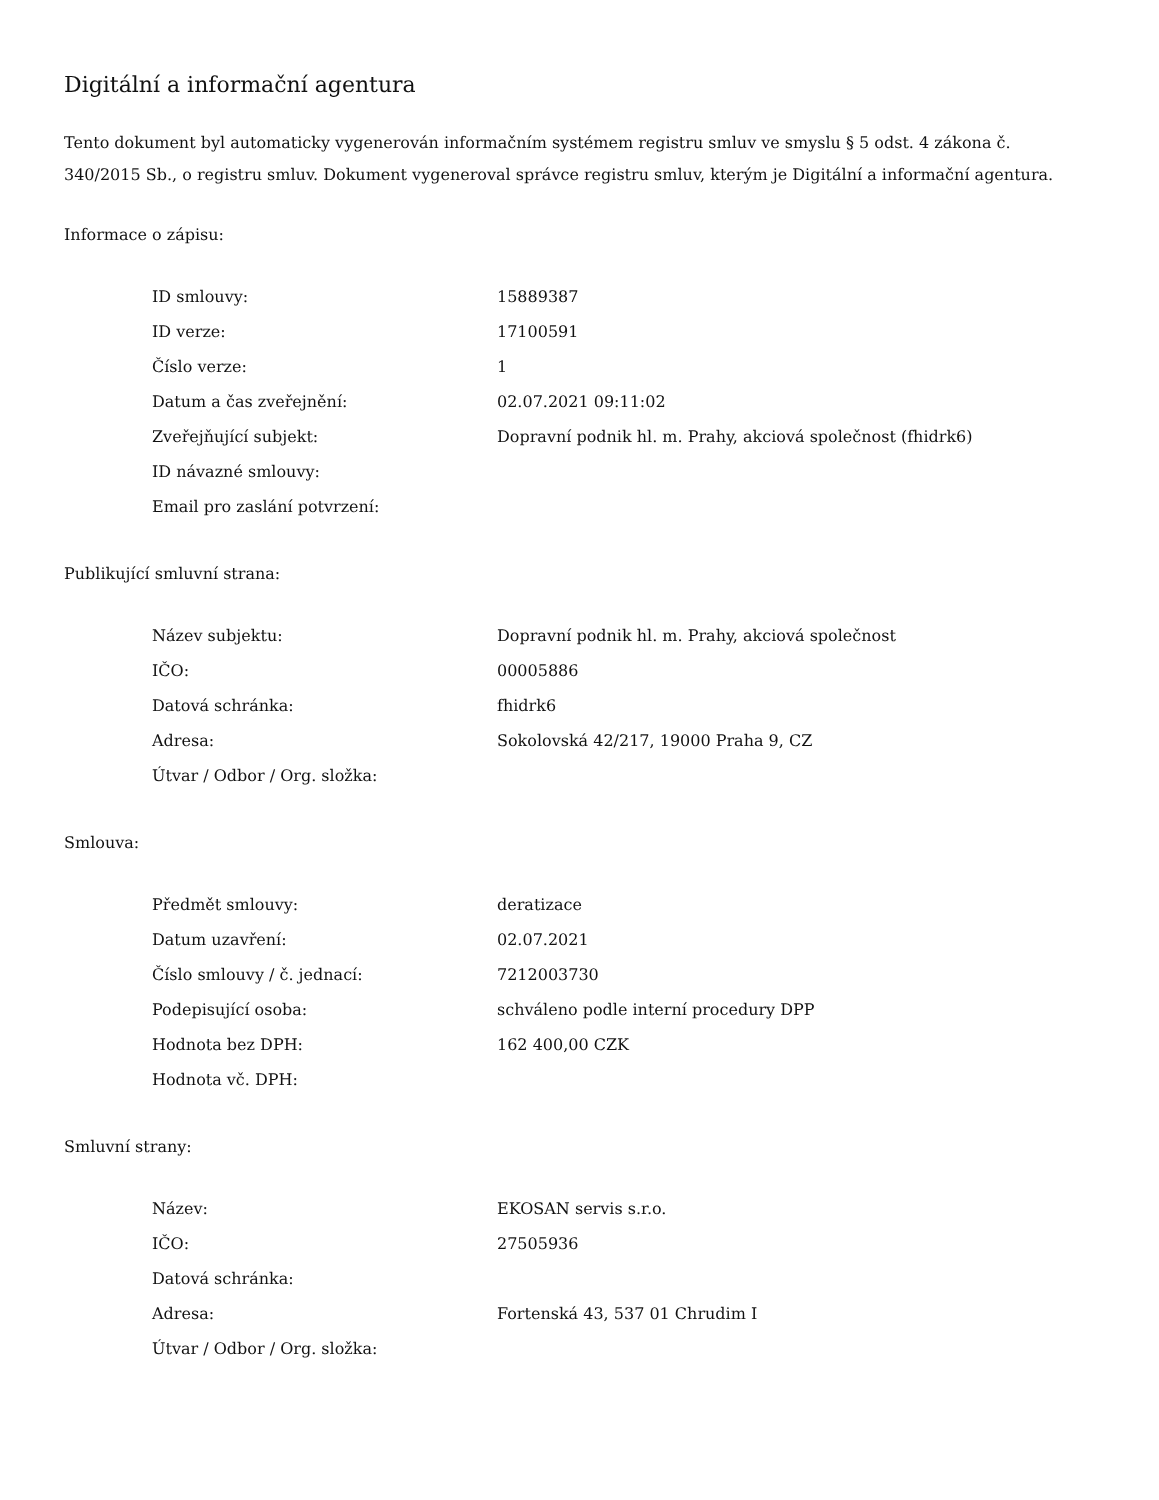Digitální a informační agentura
Tento dokument byl automaticky vygenerován informačním systémem registru smluv ve smyslu § 5 odst. 4 zákona č. 340/2015 Sb., o registru smluv. Dokument vygeneroval správce registru smluv, kterým je Digitální a informační agentura.
Informace o zápisu:
| ID smlouvy: | 15889387 |
| ID verze: | 17100591 |
| Číslo verze: | 1 |
| Datum a čas zveřejnění: | 02.07.2021 09:11:02 |
| Zveřejňující subjekt: | Dopravní podnik hl. m. Prahy, akciová společnost (fhidrk6) |
| ID návazné smlouvy: | |
| Email pro zaslání potvrzení: | |
Publikující smluvní strana:
| Název subjektu: | Dopravní podnik hl. m. Prahy, akciová společnost |
| IČO: | 00005886 |
| Datová schránka: | fhidrk6 |
| Adresa: | Sokolovská 42/217, 19000 Praha 9, CZ |
| Útvar / Odbor / Org. složka: | |
Smlouva:
| Předmět smlouvy: | deratizace |
| Datum uzavření: | 02.07.2021 |
| Číslo smlouvy / č. jednací: | 7212003730 |
| Podepisující osoba: | schváleno podle interní procedury DPP |
| Hodnota bez DPH: | 162 400,00 CZK |
| Hodnota vč. DPH: | |
Smluvní strany:
| Název: | EKOSAN servis s.r.o. |
| IČO: | 27505936 |
| Datová schránka: | |
| Adresa: | Fortenská 43, 537 01 Chrudim I |
| Útvar / Odbor / Org. složka: | |